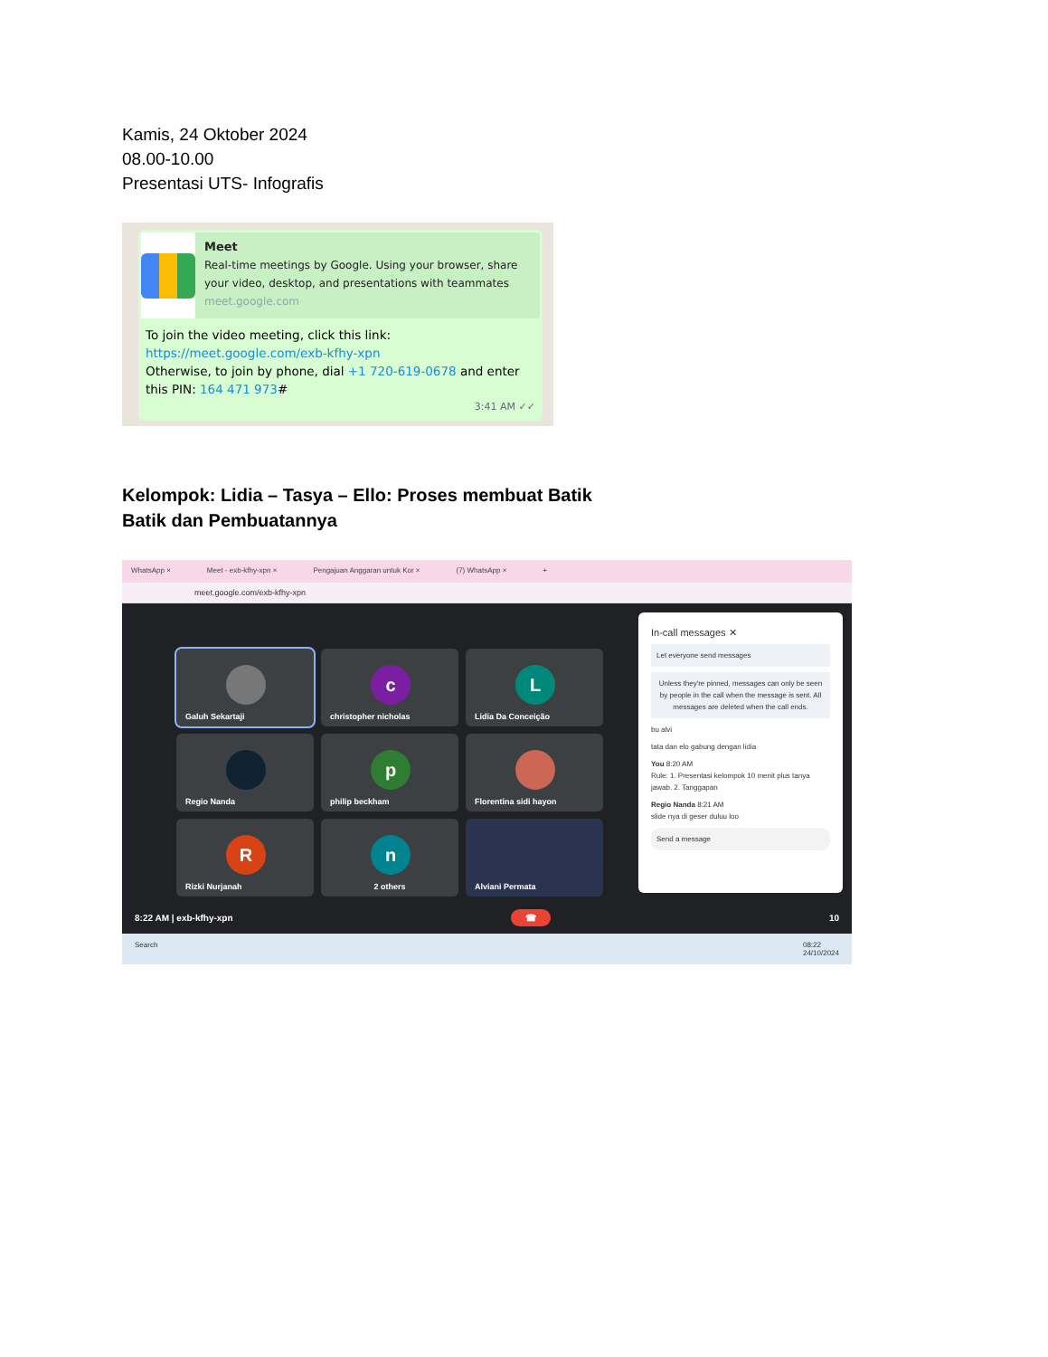Kamis, 24 Oktober 2024
08.00-10.00
Presentasi UTS- Infografis
Meet
Real-time meetings by Google. Using your browser, share your video, desktop, and presentations with teammates
meet.google.com
To join the video meeting, click this link:
https://meet.google.com/exb-kfhy-xpn
Otherwise, to join by phone, dial +1 720-619-0678 and enter this PIN: 164 471 973#
3:41 AM ✓✓
Kelompok: Lidia – Tasya – Ello: Proses membuat Batik
Batik dan Pembuatannya
WhatsApp × Meet - exb-kfhy-xpn × Pengajuan Anggaran untuk Kor × (7) WhatsApp × +
meet.google.com/exb-kfhy-xpn
Galuh Sekartaji
c
christopher nicholas
L
Lidia Da Conceição
Regio Nanda
p
philip beckham
Florentina sidi hayon
R
Rizki Nurjanah
n
2 others
Alviani Permata
In-call messages ✕
Let everyone send messages
Unless they're pinned, messages can only be seen by people in the call when the message is sent. All messages are deleted when the call ends.
bu alvi
tata dan elo gabung dengan lidia
You 8:20 AM
Rule: 1. Presentasi kelompok 10 menit plus tanya jawab. 2. Tanggapan
Regio Nanda 8:21 AM
slide nya di geser duluu loo
Send a message
8:22 AM | exb-kfhy-xpn ☎ 10
Search 08:22
24/10/2024